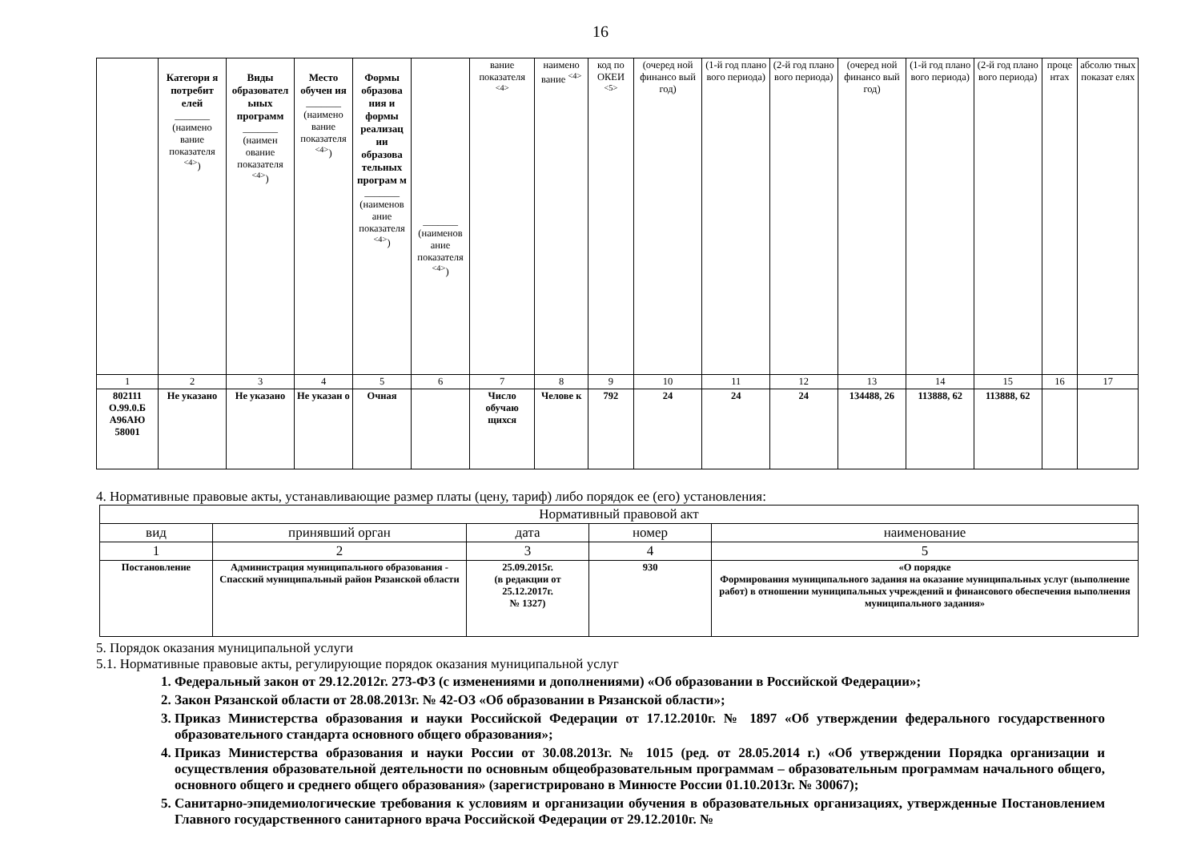16
| | Категори я потребит елей _______ (наимено вание показателя <sup><4></sup>) | Виды образовател ьных программ _______ (наимен ование показателя <sup><4></sup>) | Место обучен ия _______ (наимено вание показателя <sup><4></sup>) | Формы образова ния и формы реализац ии образова тельных програм м _______ (наименов ание показателя <sup><4></sup>) | _______ (наименов ание показателя <sup><4></sup>) | вание показателя <sup><4></sup> | наимено вание <sup><4></sup> | код по ОКЕИ <sup><5></sup> | (очеред ной финансо вый год) | (1-й год плано вого периода) | (2-й год плано вого периода) | (очеред ной финансо вый год) | (1-й год плано вого периода) | (2-й год плано вого периода) | проце нтах | абсолю тных показат елях |
| 1 | 2 | 3 | 4 | 5 | 6 | 7 | 8 | 9 | 10 | 11 | 12 | 13 | 14 | 15 | 16 | 17 |
| 802111 О.99.0.Б А96АЮ 58001 | Не указано | Не указано | Не указан о | Очная | | Число обучаю щихся | Челове к | 792 | 24 | 24 | 24 | 134488, 26 | 113888, 62 | 113888, 62 | | |
4. Нормативные правовые акты, устанавливающие размер платы (цену, тариф) либо порядок ее (его) установления:
| Нормативный правовой акт | | | | |
| --- | --- | --- | --- | --- |
| вид | принявший орган | дата | номер | наименование |
| 1 | 2 | 3 | 4 | 5 |
| Постановление | Администрация муниципального образования - Спасский муниципальный район Рязанской области | 25.09.2015г. (в редакции от 25.12.2017г. № 1327) | 930 | «О порядке Формирования муниципального задания на оказание муниципальных услуг (выполнение работ) в отношении муниципальных учреждений и финансового обеспечения выполнения муниципального задания» |
5. Порядок оказания муниципальной услуги
5.1. Нормативные правовые акты, регулирующие порядок оказания муниципальной услуг
1. Федеральный закон от 29.12.2012г. 273-ФЗ (с изменениями и дополнениями) «Об образовании в Российской Федерации»;
2. Закон Рязанской области от 28.08.2013г. № 42-ОЗ «Об образовании в Рязанской области»;
3. Приказ Министерства образования и науки Российской Федерации от 17.12.2010г. № 1897 «Об утверждении федерального государственного образовательного стандарта основного общего образования»;
4. Приказ Министерства образования и науки России от 30.08.2013г. № 1015 (ред. от 28.05.2014 г.) «Об утверждении Порядка организации и осуществления образовательной деятельности по основным общеобразовательным программам – образовательным программам начального общего, основного общего и среднего общего образования» (зарегистрировано в Минюсте России 01.10.2013г. № 30067);
5. Санитарно-эпидемиологические требования к условиям и организации обучения в образовательных организациях, утвержденные Постановлением Главного государственного санитарного врача Российской Федерации от 29.12.2010г. №